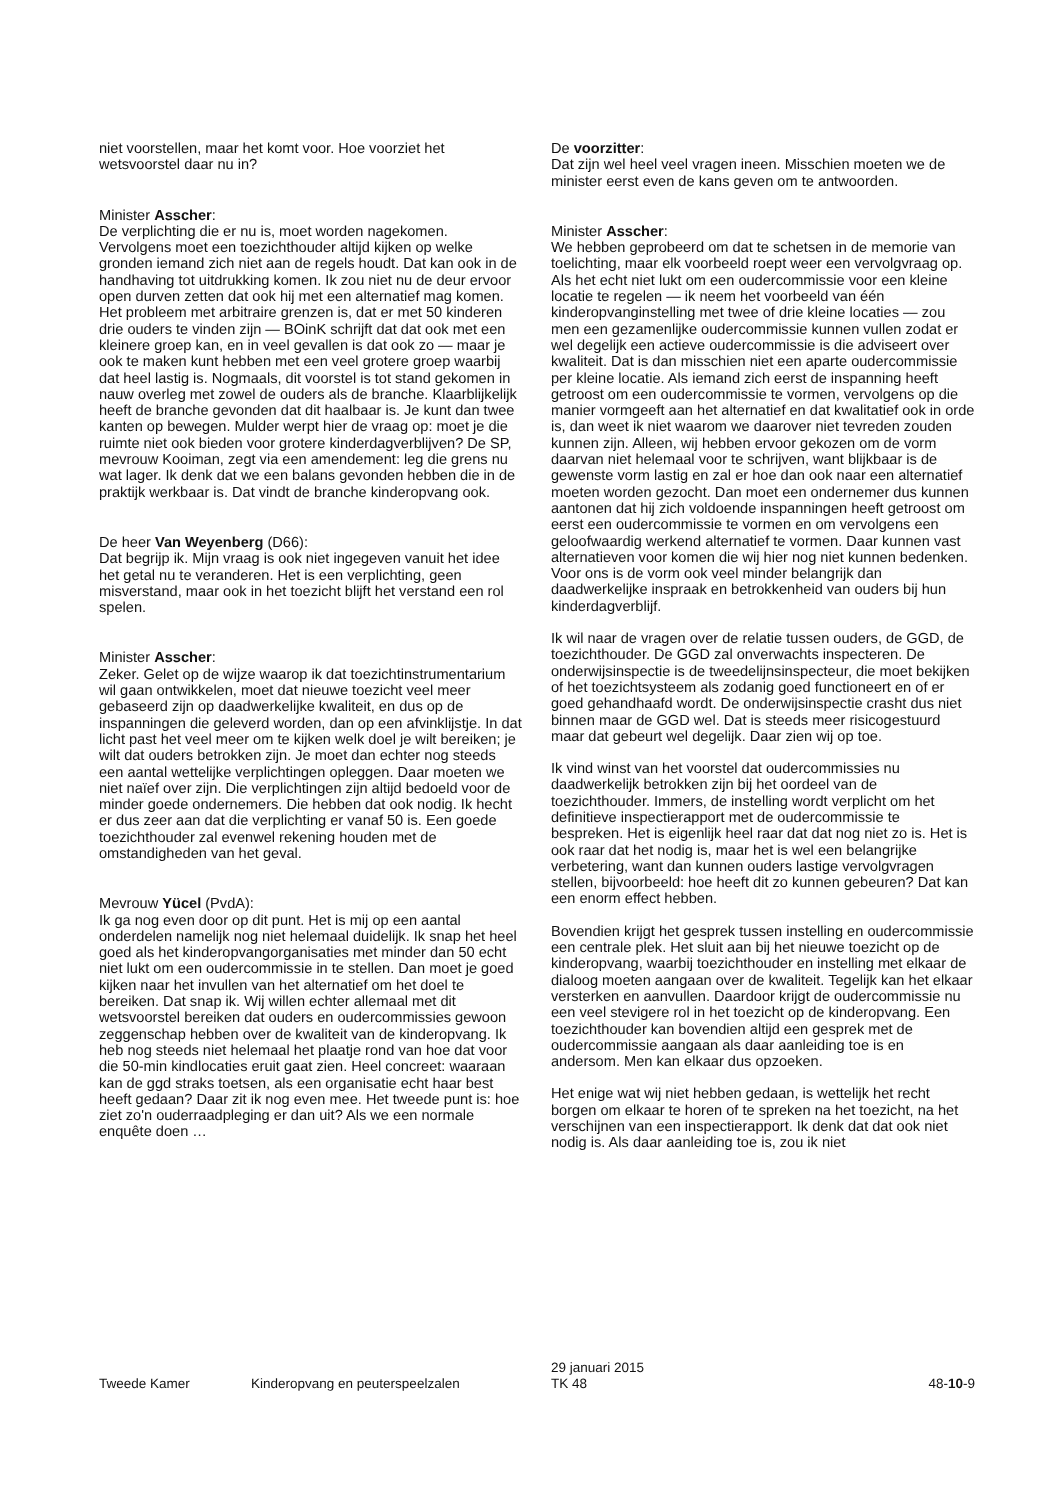niet voorstellen, maar het komt voor. Hoe voorziet het wetsvoorstel daar nu in?
Minister Asscher:
De verplichting die er nu is, moet worden nagekomen. Vervolgens moet een toezichthouder altijd kijken op welke gronden iemand zich niet aan de regels houdt. Dat kan ook in de handhaving tot uitdrukking komen. Ik zou niet nu de deur ervoor open durven zetten dat ook hij met een alternatief mag komen. Het probleem met arbitraire grenzen is, dat er met 50 kinderen drie ouders te vinden zijn — BOinK schrijft dat dat ook met een kleinere groep kan, en in veel gevallen is dat ook zo — maar je ook te maken kunt hebben met een veel grotere groep waarbij dat heel lastig is. Nogmaals, dit voorstel is tot stand gekomen in nauw overleg met zowel de ouders als de branche. Klaarblijkelijk heeft de branche gevonden dat dit haalbaar is. Je kunt dan twee kanten op bewegen. Mulder werpt hier de vraag op: moet je die ruimte niet ook bieden voor grotere kinderdagverblijven? De SP, mevrouw Kooiman, zegt via een amendement: leg die grens nu wat lager. Ik denk dat we een balans gevonden hebben die in de praktijk werkbaar is. Dat vindt de branche kinderopvang ook.
De heer Van Weyenberg (D66):
Dat begrijp ik. Mijn vraag is ook niet ingegeven vanuit het idee het getal nu te veranderen. Het is een verplichting, geen misverstand, maar ook in het toezicht blijft het verstand een rol spelen.
Minister Asscher:
Zeker. Gelet op de wijze waarop ik dat toezichtinstrumentarium wil gaan ontwikkelen, moet dat nieuwe toezicht veel meer gebaseerd zijn op daadwerkelijke kwaliteit, en dus op de inspanningen die geleverd worden, dan op een afvinklijstje. In dat licht past het veel meer om te kijken welk doel je wilt bereiken; je wilt dat ouders betrokken zijn. Je moet dan echter nog steeds een aantal wettelijke verplichtingen opleggen. Daar moeten we niet naïef over zijn. Die verplichtingen zijn altijd bedoeld voor de minder goede ondernemers. Die hebben dat ook nodig. Ik hecht er dus zeer aan dat die verplichting er vanaf 50 is. Een goede toezichthouder zal evenwel rekening houden met de omstandigheden van het geval.
Mevrouw Yücel (PvdA):
Ik ga nog even door op dit punt. Het is mij op een aantal onderdelen namelijk nog niet helemaal duidelijk. Ik snap het heel goed als het kinderopvangorganisaties met minder dan 50 echt niet lukt om een oudercommissie in te stellen. Dan moet je goed kijken naar het invullen van het alternatief om het doel te bereiken. Dat snap ik. Wij willen echter allemaal met dit wetsvoorstel bereiken dat ouders en oudercommissies gewoon zeggenschap hebben over de kwaliteit van de kinderopvang. Ik heb nog steeds niet helemaal het plaatje rond van hoe dat voor die 50-min kindlocaties eruit gaat zien. Heel concreet: waaraan kan de ggd straks toetsen, als een organisatie echt haar best heeft gedaan? Daar zit ik nog even mee. Het tweede punt is: hoe ziet zo'n ouderraadpleging er dan uit? Als we een normale enquête doen …
De voorzitter:
Dat zijn wel heel veel vragen ineen. Misschien moeten we de minister eerst even de kans geven om te antwoorden.
Minister Asscher:
We hebben geprobeerd om dat te schetsen in de memorie van toelichting, maar elk voorbeeld roept weer een vervolgvraag op. Als het echt niet lukt om een oudercommissie voor een kleine locatie te regelen — ik neem het voorbeeld van één kinderopvanginstelling met twee of drie kleine locaties — zou men een gezamenlijke oudercommissie kunnen vullen zodat er wel degelijk een actieve oudercommissie is die adviseert over kwaliteit. Dat is dan misschien niet een aparte oudercommissie per kleine locatie. Als iemand zich eerst de inspanning heeft getroost om een oudercommissie te vormen, vervolgens op die manier vormgeeft aan het alternatief en dat kwalitatief ook in orde is, dan weet ik niet waarom we daarover niet tevreden zouden kunnen zijn. Alleen, wij hebben ervoor gekozen om de vorm daarvan niet helemaal voor te schrijven, want blijkbaar is de gewenste vorm lastig en zal er hoe dan ook naar een alternatief moeten worden gezocht. Dan moet een ondernemer dus kunnen aantonen dat hij zich voldoende inspanningen heeft getroost om eerst een oudercommissie te vormen en om vervolgens een geloofwaardig werkend alternatief te vormen. Daar kunnen vast alternatieven voor komen die wij hier nog niet kunnen bedenken. Voor ons is de vorm ook veel minder belangrijk dan daadwerkelijke inspraak en betrokkenheid van ouders bij hun kinderdagverblijf.
Ik wil naar de vragen over de relatie tussen ouders, de GGD, de toezichthouder. De GGD zal onverwachts inspecteren. De onderwijsinspectie is de tweedelijnsinspecteur, die moet bekijken of het toezichtsysteem als zodanig goed functioneert en of er goed gehandhaafd wordt. De onderwijsinspectie crasht dus niet binnen maar de GGD wel. Dat is steeds meer risicogestuurd maar dat gebeurt wel degelijk. Daar zien wij op toe.
Ik vind winst van het voorstel dat oudercommissies nu daadwerkelijk betrokken zijn bij het oordeel van de toezichthouder. Immers, de instelling wordt verplicht om het definitieve inspectierapport met de oudercommissie te bespreken. Het is eigenlijk heel raar dat dat nog niet zo is. Het is ook raar dat het nodig is, maar het is wel een belangrijke verbetering, want dan kunnen ouders lastige vervolgvragen stellen, bijvoorbeeld: hoe heeft dit zo kunnen gebeuren? Dat kan een enorm effect hebben.
Bovendien krijgt het gesprek tussen instelling en oudercommissie een centrale plek. Het sluit aan bij het nieuwe toezicht op de kinderopvang, waarbij toezichthouder en instelling met elkaar de dialoog moeten aangaan over de kwaliteit. Tegelijk kan het elkaar versterken en aanvullen. Daardoor krijgt de oudercommissie nu een veel stevigere rol in het toezicht op de kinderopvang. Een toezichthouder kan bovendien altijd een gesprek met de oudercommissie aangaan als daar aanleiding toe is en andersom. Men kan elkaar dus opzoeken.
Het enige wat wij niet hebben gedaan, is wettelijk het recht borgen om elkaar te horen of te spreken na het toezicht, na het verschijnen van een inspectierapport. Ik denk dat dat ook niet nodig is. Als daar aanleiding toe is, zou ik niet
Tweede Kamer
Kinderopvang en peuterspeelzalen
29 januari 2015
TK 48
48-10-9